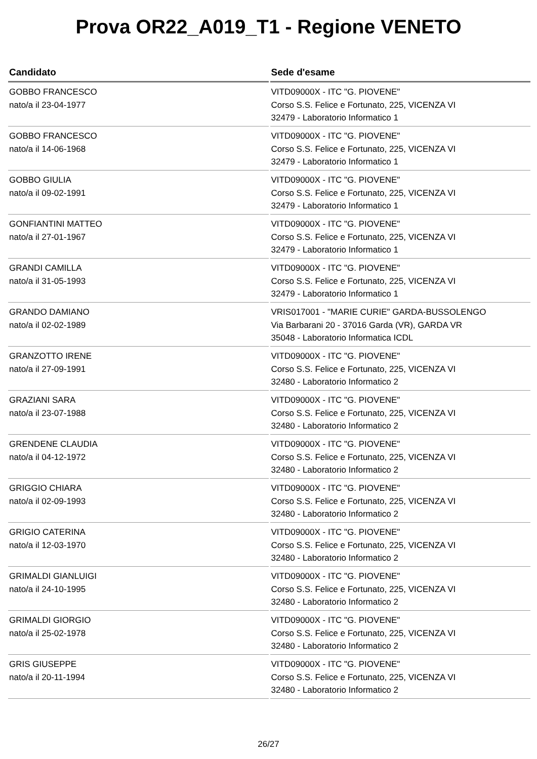Prova OR22_A019_T1 - Regione VENETO
| Candidato | Sede d'esame |
| --- | --- |
| GOBBO FRANCESCO nato/a il 23-04-1977 | VITD09000X - ITC "G. PIOVENE" Corso S.S. Felice e Fortunato, 225, VICENZA VI 32479 - Laboratorio Informatico 1 |
| GOBBO FRANCESCO nato/a il 14-06-1968 | VITD09000X - ITC "G. PIOVENE" Corso S.S. Felice e Fortunato, 225, VICENZA VI 32479 - Laboratorio Informatico 1 |
| GOBBO GIULIA nato/a il 09-02-1991 | VITD09000X - ITC "G. PIOVENE" Corso S.S. Felice e Fortunato, 225, VICENZA VI 32479 - Laboratorio Informatico 1 |
| GONFIANTINI MATTEO nato/a il 27-01-1967 | VITD09000X - ITC "G. PIOVENE" Corso S.S. Felice e Fortunato, 225, VICENZA VI 32479 - Laboratorio Informatico 1 |
| GRANDI CAMILLA nato/a il 31-05-1993 | VITD09000X - ITC "G. PIOVENE" Corso S.S. Felice e Fortunato, 225, VICENZA VI 32479 - Laboratorio Informatico 1 |
| GRANDO DAMIANO nato/a il 02-02-1989 | VRIS017001 - "MARIE CURIE" GARDA-BUSSOLENGO Via Barbarani 20 - 37016 Garda (VR), GARDA VR 35048 - Laboratorio Informatica ICDL |
| GRANZOTTO IRENE nato/a il 27-09-1991 | VITD09000X - ITC "G. PIOVENE" Corso S.S. Felice e Fortunato, 225, VICENZA VI 32480 - Laboratorio Informatico 2 |
| GRAZIANI SARA nato/a il 23-07-1988 | VITD09000X - ITC "G. PIOVENE" Corso S.S. Felice e Fortunato, 225, VICENZA VI 32480 - Laboratorio Informatico 2 |
| GRENDENE CLAUDIA nato/a il 04-12-1972 | VITD09000X - ITC "G. PIOVENE" Corso S.S. Felice e Fortunato, 225, VICENZA VI 32480 - Laboratorio Informatico 2 |
| GRIGGIO CHIARA nato/a il 02-09-1993 | VITD09000X - ITC "G. PIOVENE" Corso S.S. Felice e Fortunato, 225, VICENZA VI 32480 - Laboratorio Informatico 2 |
| GRIGIO CATERINA nato/a il 12-03-1970 | VITD09000X - ITC "G. PIOVENE" Corso S.S. Felice e Fortunato, 225, VICENZA VI 32480 - Laboratorio Informatico 2 |
| GRIMALDI GIANLUIGI nato/a il 24-10-1995 | VITD09000X - ITC "G. PIOVENE" Corso S.S. Felice e Fortunato, 225, VICENZA VI 32480 - Laboratorio Informatico 2 |
| GRIMALDI GIORGIO nato/a il 25-02-1978 | VITD09000X - ITC "G. PIOVENE" Corso S.S. Felice e Fortunato, 225, VICENZA VI 32480 - Laboratorio Informatico 2 |
| GRIS GIUSEPPE nato/a il 20-11-1994 | VITD09000X - ITC "G. PIOVENE" Corso S.S. Felice e Fortunato, 225, VICENZA VI 32480 - Laboratorio Informatico 2 |
26/27